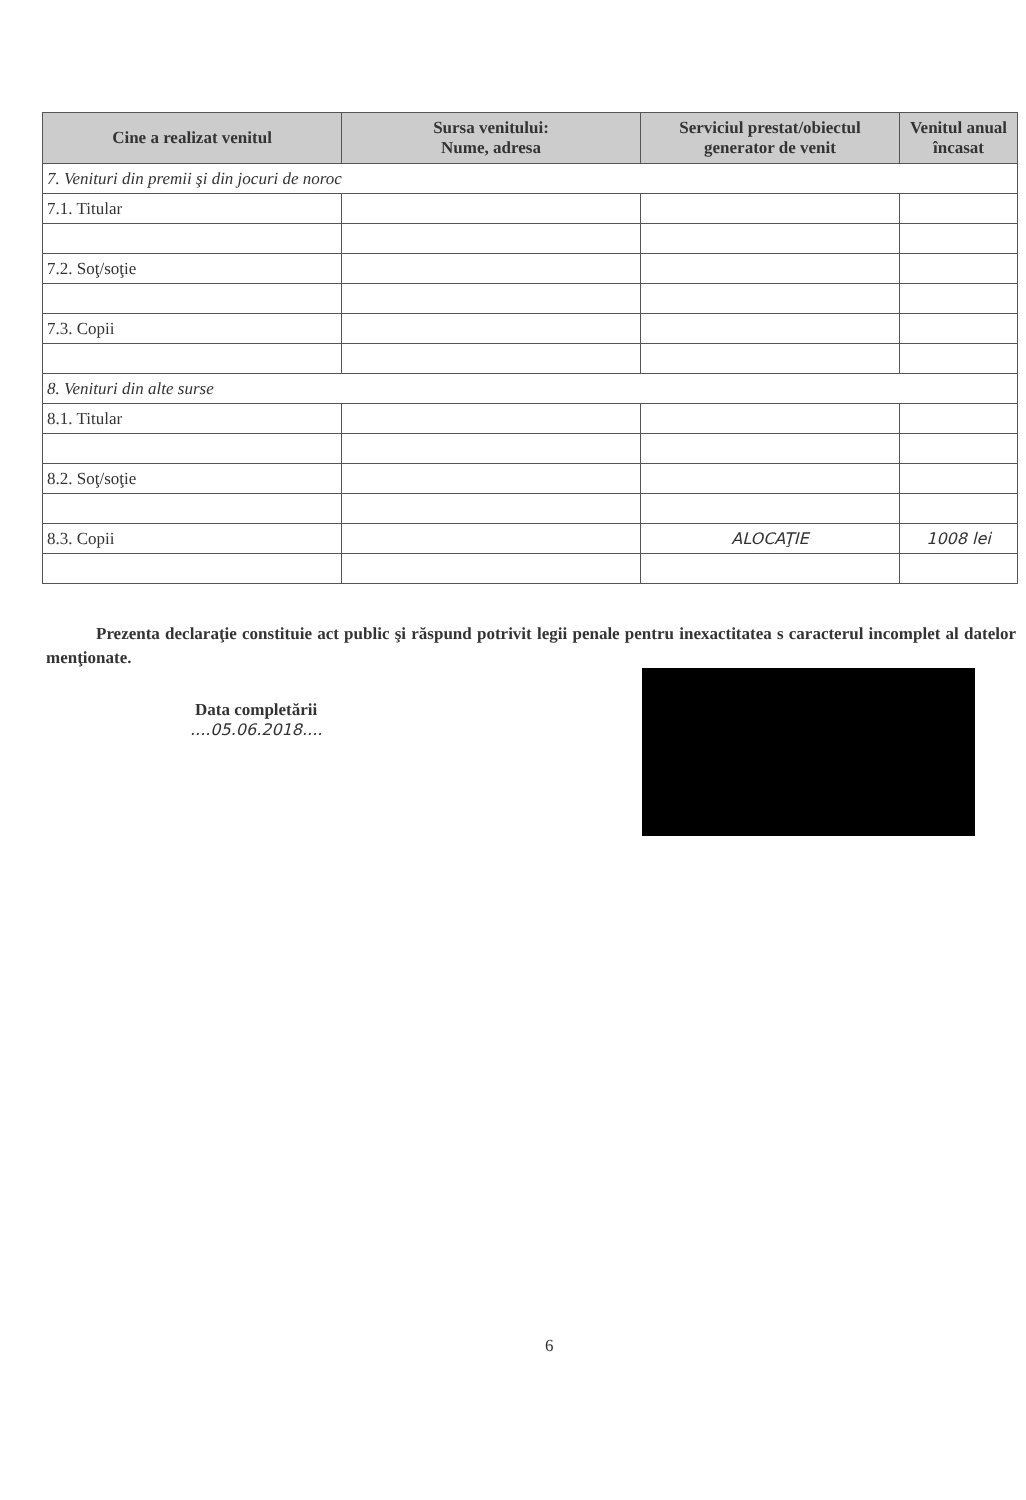| Cine a realizat venitul | Sursa venitului: Nume, adresa | Serviciul prestat/obiectul generator de venit | Venitul anual încasat |
| --- | --- | --- | --- |
| 7. Venituri din premii şi din jocuri de noroc | | | |
| 7.1. Titular | | | |
| 7.2. Soţ/soţie | | | |
| 7.3. Copii | | | |
| 8. Venituri din alte surse | | | |
| 8.1. Titular | | | |
| 8.2. Soţ/soţie | | | |
| 8.3. Copii | | ALOCAŢIE | 1008 lei |
Prezenta declaraţie constituie act public şi răspund potrivit legii penale pentru inexactitatea s caracterul incomplet al datelor menţionate.
Data completării
....05.06.2018....
6